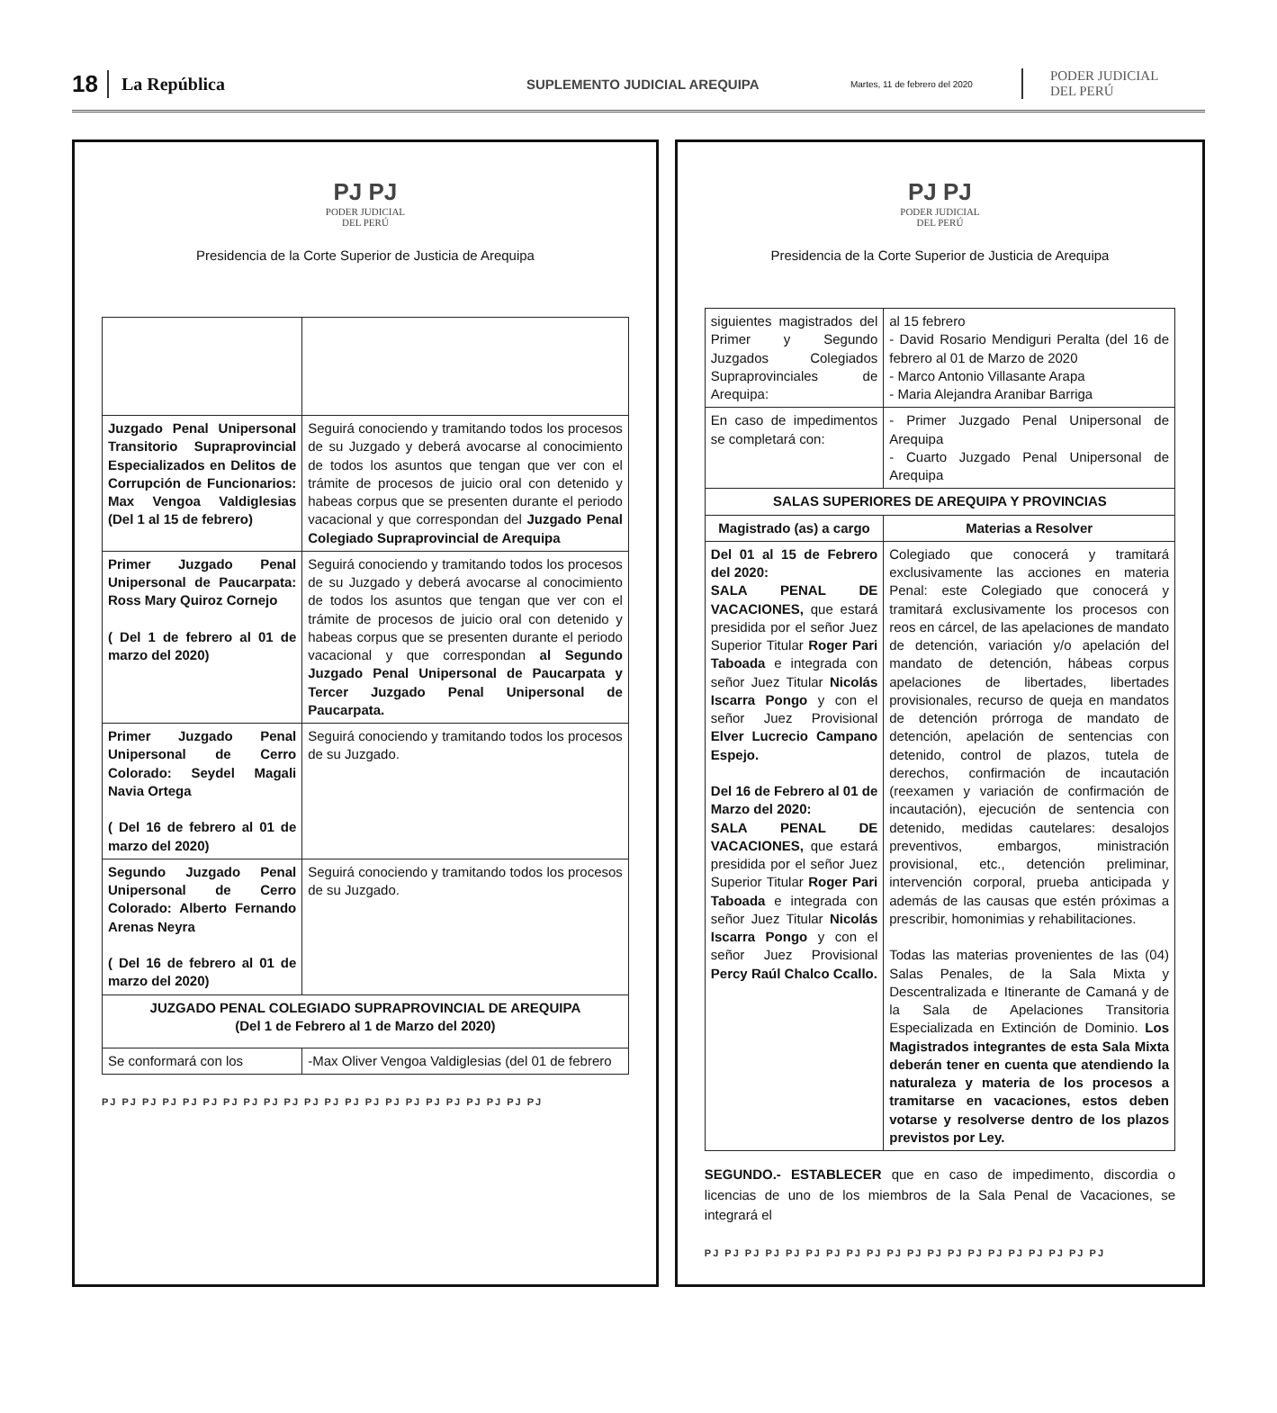18 La República SUPLEMENTO JUDICIAL AREQUIPA Martes, 11 de febrero del 2020 PODER JUDICIAL
DEL PERÚ
PJ PJ
PODER JUDICIAL
DEL PERÚ
Presidencia de la Corte Superior de Justicia de Arequipa
| Juzgado Penal Unipersonal Transitorio Supraprovincial Especializados en Delitos de Corrupción de Funcionarios: Max Vengoa Valdiglesias (Del 1 al 15 de febrero) | Seguirá conociendo y tramitando todos los procesos de su Juzgado y deberá avocarse al conocimiento de todos los asuntos que tengan que ver con el trámite de procesos de juicio oral con detenido y habeas corpus que se presenten durante el periodo vacacional y que correspondan del Juzgado Penal Colegiado Supraprovincial de Arequipa |
| Primer Juzgado Penal Unipersonal de Paucarpata: Ross Mary Quiroz Cornejo ( Del 1 de febrero al 01 de marzo del 2020) | Seguirá conociendo y tramitando todos los procesos de su Juzgado y deberá avocarse al conocimiento de todos los asuntos que tengan que ver con el trámite de procesos de juicio oral con detenido y habeas corpus que se presenten durante el periodo vacacional y que correspondan al Segundo Juzgado Penal Unipersonal de Paucarpata y Tercer Juzgado Penal Unipersonal de Paucarpata. |
| Primer Juzgado Penal Unipersonal de Cerro Colorado: Seydel Magali Navia Ortega ( Del 16 de febrero al 01 de marzo del 2020) | Seguirá conociendo y tramitando todos los procesos de su Juzgado. |
| Segundo Juzgado Penal Unipersonal de Cerro Colorado: Alberto Fernando Arenas Neyra ( Del 16 de febrero al 01 de marzo del 2020) | Seguirá conociendo y tramitando todos los procesos de su Juzgado. |
| JUZGADO PENAL COLEGIADO SUPRAPROVINCIAL DE AREQUIPA (Del 1 de Febrero al 1 de Marzo del 2020) | |
| Se conformará con los | -Max Oliver Vengoa Valdiglesias (del 01 de febrero |
PJ PJ PJ PJ PJ PJ PJ PJ PJ PJ PJ PJ PJ PJ PJ PJ PJ PJ PJ PJ PJ PJ
PJ PJ
PODER JUDICIAL
DEL PERÚ
Presidencia de la Corte Superior de Justicia de Arequipa
| siguientes magistrados del Primer y Segundo Juzgados Colegiados Supraprovinciales de Arequipa: | al 15 febrero - David Rosario Mendiguri Peralta (del 16 de febrero al 01 de Marzo de 2020 - Marco Antonio Villasante Arapa - Maria Alejandra Aranibar Barriga |
| En caso de impedimentos se completará con: | - Primer Juzgado Penal Unipersonal de Arequipa - Cuarto Juzgado Penal Unipersonal de Arequipa |
| SALAS SUPERIORES DE AREQUIPA Y PROVINCIAS | |
| Magistrado (as) a cargo | Materias a Resolver |
| Del 01 al 15 de Febrero del 2020: SALA PENAL DE VACACIONES, que estará presidida por el señor Juez Superior Titular Roger Pari Taboada e integrada con señor Juez Titular Nicolás Iscarra Pongo y con el señor Juez Provisional Elver Lucrecio Campano Espejo. Del 16 de Febrero al 01 de Marzo del 2020: SALA PENAL DE VACACIONES, que estará presidida por el señor Juez Superior Titular Roger Pari Taboada e integrada con señor Juez Titular Nicolás Iscarra Pongo y con el señor Juez Provisional Percy Raúl Chalco Ccallo. | Colegiado que conocerá y tramitará exclusivamente las acciones en materia Penal: este Colegiado que conocerá y tramitará exclusivamente los procesos con reos en cárcel, de las apelaciones de mandato de detención, variación y/o apelación del mandato de detención, hábeas corpus apelaciones de libertades, libertades provisionales, recurso de queja en mandatos de detención prórroga de mandato de detención, apelación de sentencias con detenido, control de plazos, tutela de derechos, confirmación de incautación (reexamen y variación de confirmación de incautación), ejecución de sentencia con detenido, medidas cautelares: desalojos preventivos, embargos, ministración provisional, etc., detención preliminar, intervención corporal, prueba anticipada y además de las causas que estén próximas a prescribir, homonimias y rehabilitaciones. Todas las materias provenientes de las (04) Salas Penales, de la Sala Mixta y Descentralizada e Itinerante de Camaná y de la Sala de Apelaciones Transitoria Especializada en Extinción de Dominio. Los Magistrados integrantes de esta Sala Mixta deberán tener en cuenta que atendiendo la naturaleza y materia de los procesos a tramitarse en vacaciones, estos deben votarse y resolverse dentro de los plazos previstos por Ley. |
SEGUNDO.- ESTABLECER que en caso de impedimento, discordia o licencias de uno de los miembros de la Sala Penal de Vacaciones, se integrará el
PJ PJ PJ PJ PJ PJ PJ PJ PJ PJ PJ PJ PJ PJ PJ PJ PJ PJ PJ PJ